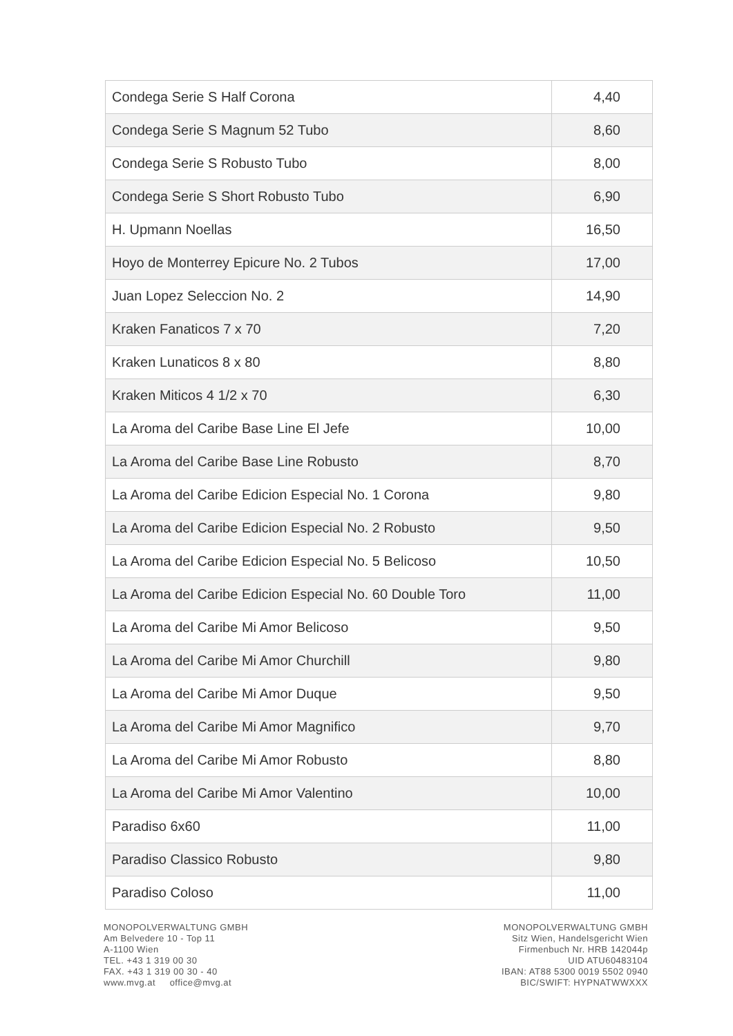| Condega Serie S Half Corona | 4,40 |
| Condega Serie S Magnum 52 Tubo | 8,60 |
| Condega Serie S Robusto Tubo | 8,00 |
| Condega Serie S Short Robusto Tubo | 6,90 |
| H. Upmann Noellas | 16,50 |
| Hoyo de Monterrey Epicure No. 2 Tubos | 17,00 |
| Juan Lopez Seleccion No. 2 | 14,90 |
| Kraken Fanaticos 7 x 70 | 7,20 |
| Kraken Lunaticos 8 x 80 | 8,80 |
| Kraken Miticos 4 1/2 x 70 | 6,30 |
| La Aroma del Caribe Base Line El Jefe | 10,00 |
| La Aroma del Caribe Base Line Robusto | 8,70 |
| La Aroma del Caribe Edicion Especial No. 1 Corona | 9,80 |
| La Aroma del Caribe Edicion Especial No. 2 Robusto | 9,50 |
| La Aroma del Caribe Edicion Especial No. 5 Belicoso | 10,50 |
| La Aroma del Caribe Edicion Especial No. 60 Double Toro | 11,00 |
| La Aroma del Caribe Mi Amor Belicoso | 9,50 |
| La Aroma del Caribe Mi Amor Churchill | 9,80 |
| La Aroma del Caribe Mi Amor Duque | 9,50 |
| La Aroma del Caribe Mi Amor Magnifico | 9,70 |
| La Aroma del Caribe Mi Amor Robusto | 8,80 |
| La Aroma del Caribe Mi Amor Valentino | 10,00 |
| Paradiso 6x60 | 11,00 |
| Paradiso Classico Robusto | 9,80 |
| Paradiso Coloso | 11,00 |
MONOPOLVERWALTUNG GMBH
Am Belvedere 10 - Top 11
A-1100 Wien
TEL. +43 1 319 00 30
FAX. +43 1 319 00 30 - 40
www.mvg.at office@mvg.at
MONOPOLVERWALTUNG GMBH
Sitz Wien, Handelsgericht Wien
Firmenbuch Nr. HRB 142044p
UID ATU60483104
IBAN: AT88 5300 0019 5502 0940
BIC/SWIFT: HYPNATWWXXX